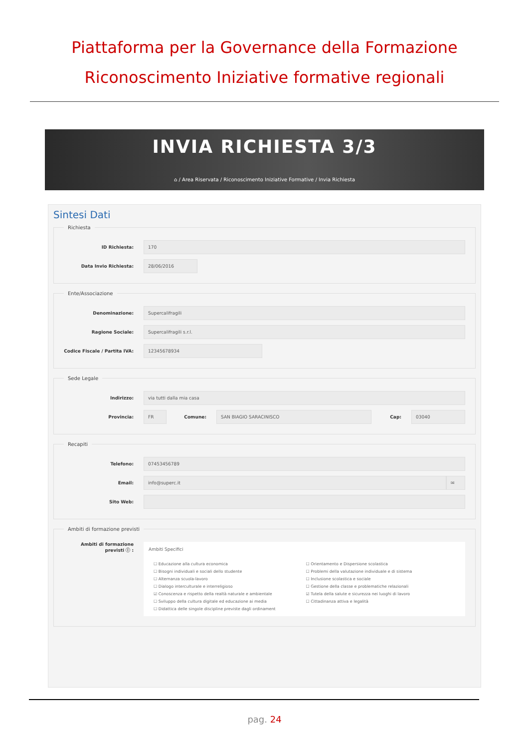Piattaforma per la Governance della Formazione
Riconoscimento Iniziative formative regionali
INVIA RICHIESTA 3/3
⌂ / Area Riservata / Riconoscimento Iniziative Formative / Invia Richiesta
Sintesi Dati
Richiesta
ID Richiesta:
170
Data Invio Richiesta:
28/06/2016
Ente/Associazione
Denominazione:
Supercalifragili
Ragione Sociale:
Supercalifragili s.r.l.
Codice Fiscale / Partita IVA:
12345678934
Sede Legale
Indirizzo:
via tutti dalla mia casa
Provincia:
FR
Comune:
SAN BIAGIO SARACINISCO
Cap:
03040
Recapiti
Telefono:
07453456789
Email:
info@superc.it ✉
Sito Web:
Ambiti di formazione previsti
Ambiti di formazione previsti ⓘ :
Ambiti Specifici
☐ Educazione alla cultura economica
☐ Orientamento e Dispersione scolastica
☐ Bisogni individuali e sociali dello studente
☐ Problemi della valutazione individuale e di sistema
☐ Alternanza scuola-lavoro
☐ Inclusione scolastica e sociale
☐ Dialogo interculturale e interreligioso
☐ Gestione della classe e problematiche relazionali
☑ Conoscenza e rispetto della realtà naturale e ambientale
☑ Tutela della salute e sicurezza nei luoghi di lavoro
☐ Sviluppo della cultura digitale ed educazione ai media
☐ Cittadinanza attiva e legalità
☐ Didattica delle singole discipline previste dagli ordinament
pag. 24